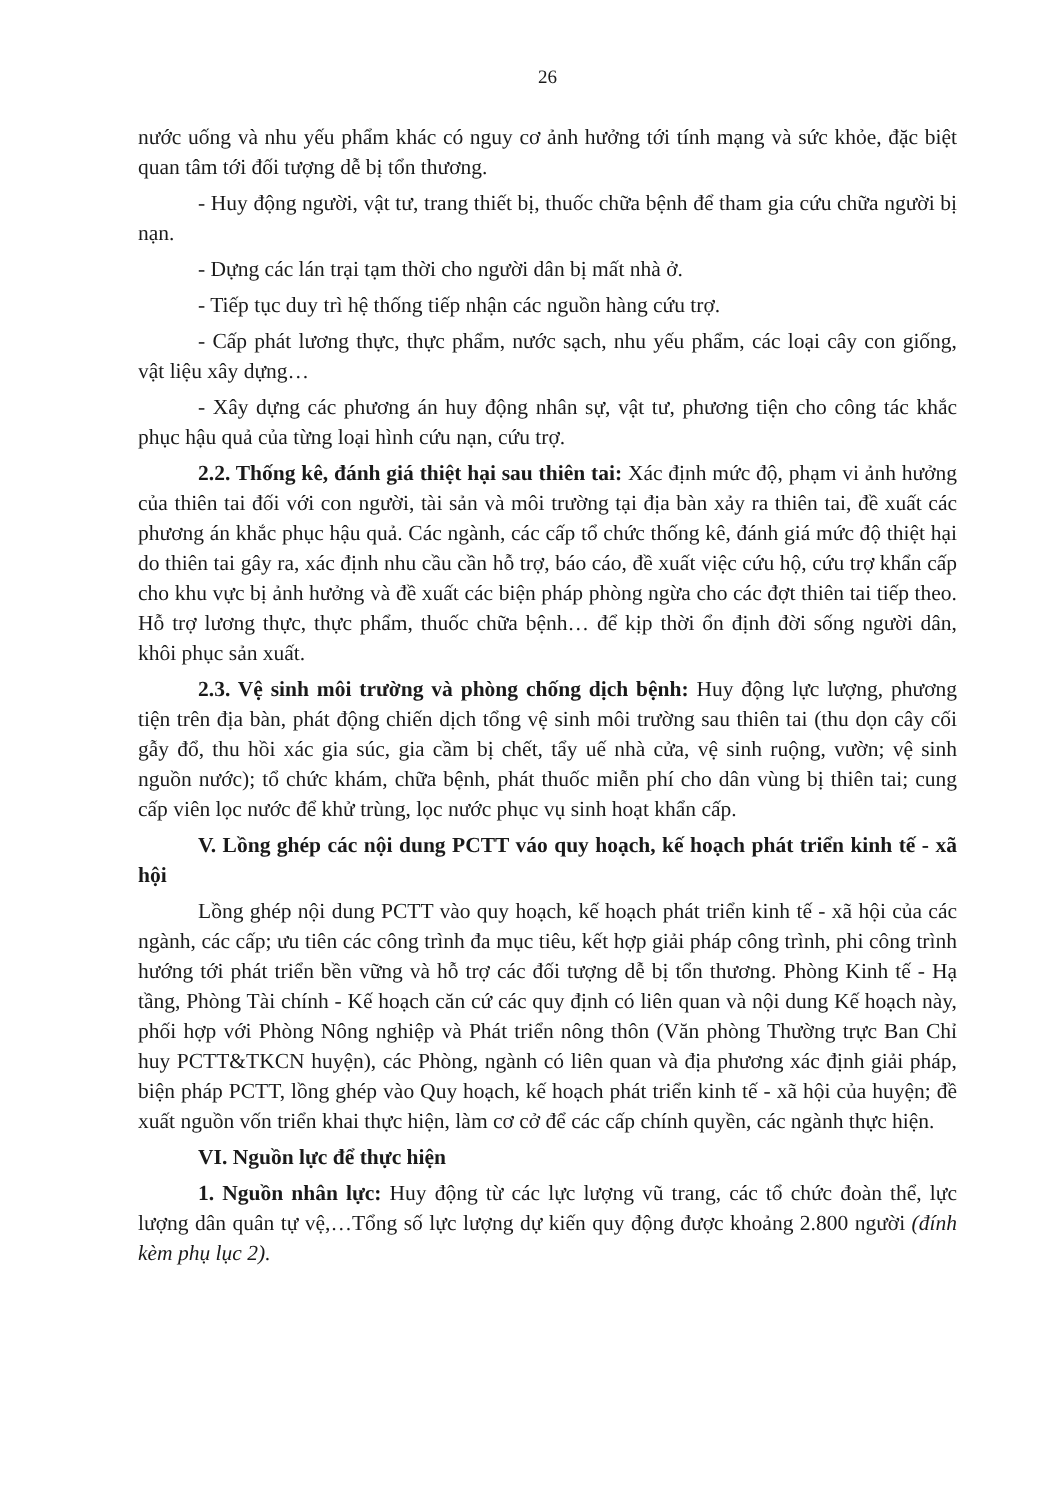26
nước uống và nhu yếu phẩm khác có nguy cơ ảnh hưởng tới tính mạng và sức khỏe, đặc biệt quan tâm tới đối tượng dễ bị tổn thương.
- Huy động người, vật tư, trang thiết bị, thuốc chữa bệnh để tham gia cứu chữa người bị nạn.
- Dựng các lán trại tạm thời cho người dân bị mất nhà ở.
- Tiếp tục duy trì hệ thống tiếp nhận các nguồn hàng cứu trợ.
- Cấp phát lương thực, thực phẩm, nước sạch, nhu yếu phẩm, các loại cây con giống, vật liệu xây dựng…
- Xây dựng các phương án huy động nhân sự, vật tư, phương tiện cho công tác khắc phục hậu quả của từng loại hình cứu nạn, cứu trợ.
2.2. Thống kê, đánh giá thiệt hại sau thiên tai: Xác định mức độ, phạm vi ảnh hưởng của thiên tai đối với con người, tài sản và môi trường tại địa bàn xảy ra thiên tai, đề xuất các phương án khắc phục hậu quả. Các ngành, các cấp tổ chức thống kê, đánh giá mức độ thiệt hại do thiên tai gây ra, xác định nhu cầu cần hỗ trợ, báo cáo, đề xuất việc cứu hộ, cứu trợ khẩn cấp cho khu vực bị ảnh hưởng và đề xuất các biện pháp phòng ngừa cho các đợt thiên tai tiếp theo. Hỗ trợ lương thực, thực phẩm, thuốc chữa bệnh… để kịp thời ổn định đời sống người dân, khôi phục sản xuất.
2.3. Vệ sinh môi trường và phòng chống dịch bệnh: Huy động lực lượng, phương tiện trên địa bàn, phát động chiến dịch tổng vệ sinh môi trường sau thiên tai (thu dọn cây cối gẫy đổ, thu hồi xác gia súc, gia cầm bị chết, tẩy uế nhà cửa, vệ sinh ruộng, vườn; vệ sinh nguồn nước); tổ chức khám, chữa bệnh, phát thuốc miễn phí cho dân vùng bị thiên tai; cung cấp viên lọc nước để khử trùng, lọc nước phục vụ sinh hoạt khẩn cấp.
V. Lồng ghép các nội dung PCTT váo quy hoạch, kế hoạch phát triển kinh tế - xã hội
Lồng ghép nội dung PCTT vào quy hoạch, kế hoạch phát triển kinh tế - xã hội của các ngành, các cấp; ưu tiên các công trình đa mục tiêu, kết hợp giải pháp công trình, phi công trình hướng tới phát triển bền vững và hỗ trợ các đối tượng dễ bị tổn thương. Phòng Kinh tế - Hạ tầng, Phòng Tài chính - Kế hoạch căn cứ các quy định có liên quan và nội dung Kế hoạch này, phối hợp với Phòng Nông nghiệp và Phát triển nông thôn (Văn phòng Thường trực Ban Chỉ huy PCTT&TKCN huyện), các Phòng, ngành có liên quan và địa phương xác định giải pháp, biện pháp PCTT, lồng ghép vào Quy hoạch, kế hoạch phát triển kinh tế - xã hội của huyện; đề xuất nguồn vốn triển khai thực hiện, làm cơ cở để các cấp chính quyền, các ngành thực hiện.
VI. Nguồn lực để thực hiện
1. Nguồn nhân lực: Huy động từ các lực lượng vũ trang, các tổ chức đoàn thể, lực lượng dân quân tự vệ,…Tổng số lực lượng dự kiến quy động được khoảng 2.800 người (đính kèm phụ lục 2).